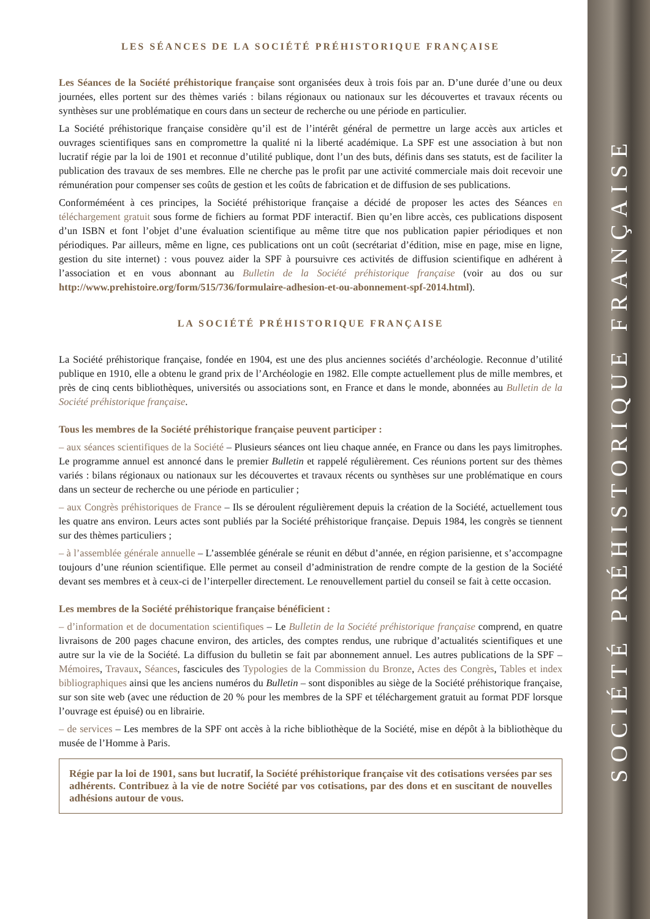LES SÉANCES DE LA SOCIÉTÉ PRÉHISTORIQUE FRANÇAISE
Les Séances de la Société préhistorique française sont organisées deux à trois fois par an. D’une durée d’une ou deux journées, elles portent sur des thèmes variés : bilans régionaux ou nationaux sur les découvertes et travaux récents ou synthèses sur une problématique en cours dans un secteur de recherche ou une période en particulier.
La Société préhistorique française considère qu’il est de l’intérêt général de permettre un large accès aux articles et ouvrages scientifiques sans en compromettre la qualité ni la liberté académique. La SPF est une association à but non lucratif régie par la loi de 1901 et reconnue d’utilité publique, dont l’un des buts, définis dans ses statuts, est de faciliter la publication des travaux de ses membres. Elle ne cherche pas le profit par une activité commerciale mais doit recevoir une rémunération pour compenser ses coûts de gestion et les coûts de fabrication et de diffusion de ses publications.
Conforméméent à ces principes, la Société préhistorique française a décidé de proposer les actes des Séances en téléchargement gratuit sous forme de fichiers au format PDF interactif. Bien qu’en libre accès, ces publications disposent d’un ISBN et font l’objet d’une évaluation scientifique au même titre que nos publication papier périodiques et non périodiques. Par ailleurs, même en ligne, ces publications ont un coût (secrétariat d’édition, mise en page, mise en ligne, gestion du site internet) : vous pouvez aider la SPF à poursuivre ces activités de diffusion scientifique en adhérent à l’association et en vous abonnant au Bulletin de la Société préhistorique française (voir au dos ou sur http://www.prehistoire.org/form/515/736/formulaire-adhesion-et-ou-abonnement-spf-2014.html).
LA SOCIÉTÉ PRÉHISTORIQUE FRANÇAISE
La Société préhistorique française, fondée en 1904, est une des plus anciennes sociétés d’archéologie. Reconnue d’utilité publique en 1910, elle a obtenu le grand prix de l’Archéologie en 1982. Elle compte actuellement plus de mille membres, et près de cinq cents bibliothèques, universités ou associations sont, en France et dans le monde, abonnées au Bulletin de la Société préhistorique française.
Tous les membres de la Société préhistorique française peuvent participer :
– aux séances scientifiques de la Société – Plusieurs séances ont lieu chaque année, en France ou dans les pays limitrophes. Le programme annuel est annoncé dans le premier Bulletin et rappelé régulièrement. Ces réunions portent sur des thèmes variés : bilans régionaux ou nationaux sur les découvertes et travaux récents ou synthèses sur une problématique en cours dans un secteur de recherche ou une période en particulier ;
– aux Congrès préhistoriques de France – Ils se déroulent régulièrement depuis la création de la Société, actuellement tous les quatre ans environ. Leurs actes sont publiés par la Société préhistorique française. Depuis 1984, les congrès se tiennent sur des thèmes particuliers ;
– à l’assemblée générale annuelle – L’assemblée générale se réunit en début d’année, en région parisienne, et s’accompagne toujours d’une réunion scientifique. Elle permet au conseil d’administration de rendre compte de la gestion de la Société devant ses membres et à ceux-ci de l’interpeller directement. Le renouvellement partiel du conseil se fait à cette occasion.
Les membres de la Société préhistorique française bénéficient :
– d’information et de documentation scientifiques – Le Bulletin de la Société préhistorique française comprend, en quatre livraisons de 200 pages chacune environ, des articles, des comptes rendus, une rubrique d’actualités scientifiques et une autre sur la vie de la Société. La diffusion du bulletin se fait par abonnement annuel. Les autres publications de la SPF – Mémoires, Travaux, Séances, fascicules des Typologies de la Commission du Bronze, Actes des Congrès, Tables et index bibliographiques ainsi que les anciens numéros du Bulletin – sont disponibles au siège de la Société préhistorique française, sur son site web (avec une réduction de 20 % pour les membres de la SPF et téléchargement gratuit au format PDF lorsque l’ouvrage est épuisé) ou en librairie.
– de services – Les membres de la SPF ont accès à la riche bibliothèque de la Société, mise en dépôt à la bibliothèque du musée de l’Homme à Paris.
Régie par la loi de 1901, sans but lucratif, la Société préhistorique française vit des cotisations versées par ses adhérents. Contribuez à la vie de notre Société par vos cotisations, par des dons et en suscitant de nouvelles adhésions autour de vous.
SOCIÉTÉ PRÉHISTORIQUE FRANÇAISE